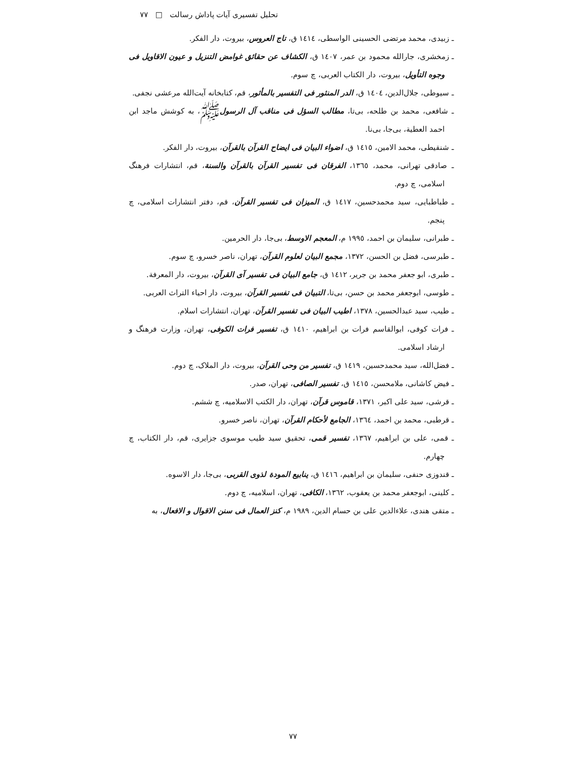تحلیل تفسیری آیات پاداش رسالت □ ۷۷
ـ زبیدی، محمد مرتضی الحسینی الواسطی، ١٤١٤ ق، تاج العروس، بیروت، دار الفکر.
ـ زمخشری، جارالله محمود بن عمر، ١٤٠٧ ق، الکشاف عن حقائق غوامض التنزیل و عیون الاقاویل فی وجوه التأویل، بیروت، دار الکتاب العربی، چ سوم.
ـ سیوطی، جلال‌الدین، ١٤٠٤ ق، الدر المنثور فی التفسیر بالمأثور، قم، کتابخانه آیت‌الله مرعشی نجفی.
ـ شافعی، محمد بن طلحه، بی‌تا، مطالب السؤل فی مناقب آل الرسولﷺ، به کوشش ماجد ابن احمد العطیة، بی‌جا، بی‌نا.
ـ شنقیطی، محمد الامین، ١٤١٥ ق، اضواء البیان فی ایضاح القرآن بالقرآن، بیروت، دار الفکر.
ـ صادقی تهرانی، محمد، ١٣٦٥، الفرقان فی تفسیر القرآن بالقرآن والسنة، قم، انتشارات فرهنگ اسلامی، چ دوم.
ـ طباطبایی، سید محمدحسین، ١٤١٧ ق، المیزان فی تفسیر القرآن، قم، دفتر انتشارات اسلامی، چ پنجم.
ـ طبرانی، سلیمان بن احمد، ١٩٩٥ م، المعجم الاوسط، بی‌جا، دار الحرمین.
ـ طبرسی، فضل بن الحسن، ١٣٧٢، مجمع البیان لعلوم القرآن، تهران، ناصر خسرو، چ سوم.
ـ طبری، ابو جعفر محمد بن جریر، ١٤١٢ ق، جامع البیان فی تفسیر آی القرآن، بیروت، دار المعرفة.
ـ طوسی، ابوجعفر محمد بن حسن، بی‌تا، التبیان فی تفسیر القرآن، بیروت، دار احیاء التراث العربی.
ـ طیب، سید عبدالحسین، ١٣٧٨، اطیب البیان فی تفسیر القرآن، تهران، انتشارات اسلام.
ـ فرات کوفی، ابوالقاسم فرات بن ابراهیم، ١٤١٠ ق، تفسیر فرات الکوفی، تهران، وزارت فرهنگ و ارشاد اسلامی.
ـ فضل‌الله، سید محمدحسین، ١٤١٩ ق، تفسیر من وحی القرآن، بیروت، دار الملاک، چ دوم.
ـ فیض کاشانی، ملامحسن، ١٤١٥ ق، تفسیر الصافی، تهران، صدر.
ـ قرشی، سید علی اکبر، ١٣٧١، قاموس قرآن، تهران، دار الکتب الاسلامیه، چ ششم.
ـ قرطبی، محمد بن احمد، ١٣٦٤، الجامع لأحکام القرآن، تهران، ناصر خسرو.
ـ قمی، علی بن ابراهیم، ١٣٦٧، تفسیر قمی، تحقیق سید طیب موسوی جزایری، قم، دار الکتاب، چ چهارم.
ـ قندوزی حنفی، سلیمان بن ابراهیم، ١٤١٦ ق، ینابیع المودة لذوی القربی، بی‌جا، دار الاسوه.
ـ کلینی، ابوجعفر محمد بن یعقوب، ١٣٦٢، الکافی، تهران، اسلامیه، چ دوم.
ـ متقی هندی، علاءالدین علی بن حسام الدین، ١٩٨٩ م، کنز العمال فی سنن الاقوال و الافعال، به
۷۷